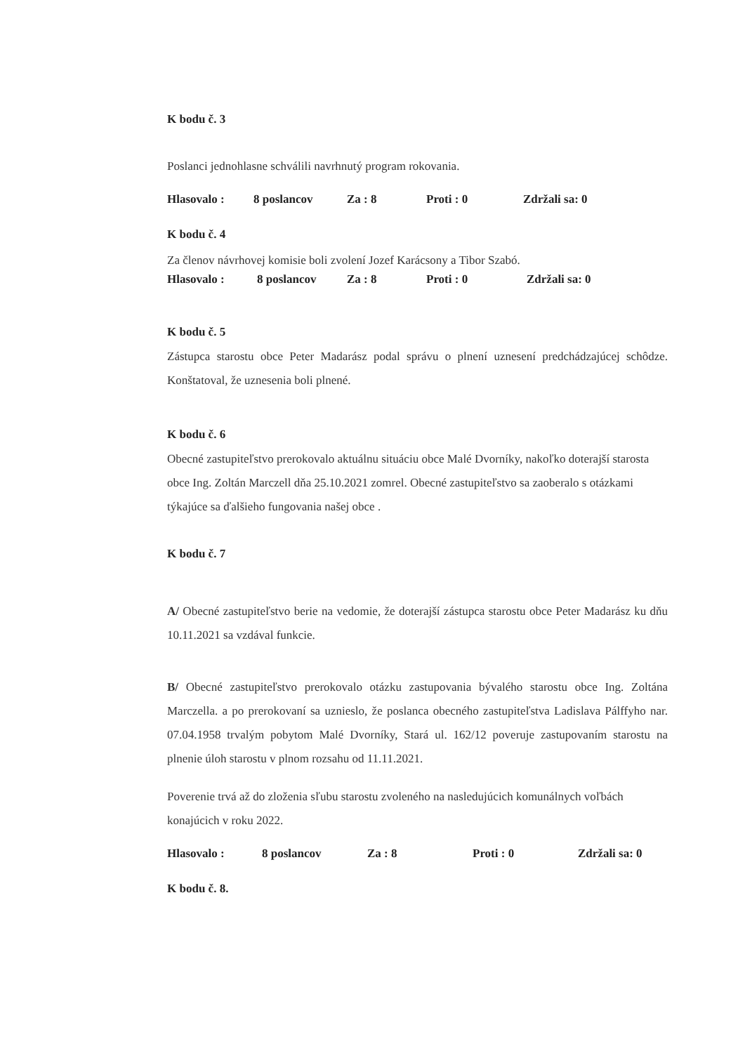K bodu č. 3
Poslanci jednohlasne schválili navrhnutý program rokovania.
Hlasovalo : 8 poslancov Za : 8 Proti : 0 Zdržali sa: 0
K bodu č. 4
Za členov návrhovej komisie boli zvolení Jozef Karácsony a Tibor Szabó.
Hlasovalo : 8 poslancov Za : 8 Proti : 0 Zdržali sa: 0
K bodu č. 5
Zástupca starostu obce Peter Madarász podal správu o plnení uznesení predchádzajúcej schôdze. Konštatoval, že uznesenia boli plnené.
K bodu č. 6
Obecné zastupiteľstvo prerokovalo aktuálnu situáciu obce Malé Dvorníky, nakoľko doterajší starosta obce Ing. Zoltán Marczell dňa 25.10.2021 zomrel. Obecné zastupiteľstvo sa zaoberalo s otázkami týkajúce sa ďalšieho fungovania našej obce .
K bodu č. 7
A/ Obecné zastupiteľstvo berie na vedomie, že doterajší zástupca starostu obce Peter Madarász ku dňu 10.11.2021 sa vzdával funkcie.
B/ Obecné zastupiteľstvo prerokovalo otázku zastupovania bývalého starostu obce Ing. Zoltána Marczella. a po prerokovaní sa uznieslo, že poslanca obecného zastupiteľstva Ladislava Pálffyho nar. 07.04.1958 trvalým pobytom Malé Dvorníky, Stará ul. 162/12 poveruje zastupovaním starostu na plnenie úloh starostu v plnom rozsahu od 11.11.2021.
Poverenie trvá až do zloženia sľubu starostu zvoleného na nasledujúcich komunálnych voľbách konajúcich v roku 2022.
Hlasovalo : 8 poslancov Za : 8 Proti : 0 Zdržali sa: 0
K bodu č. 8.